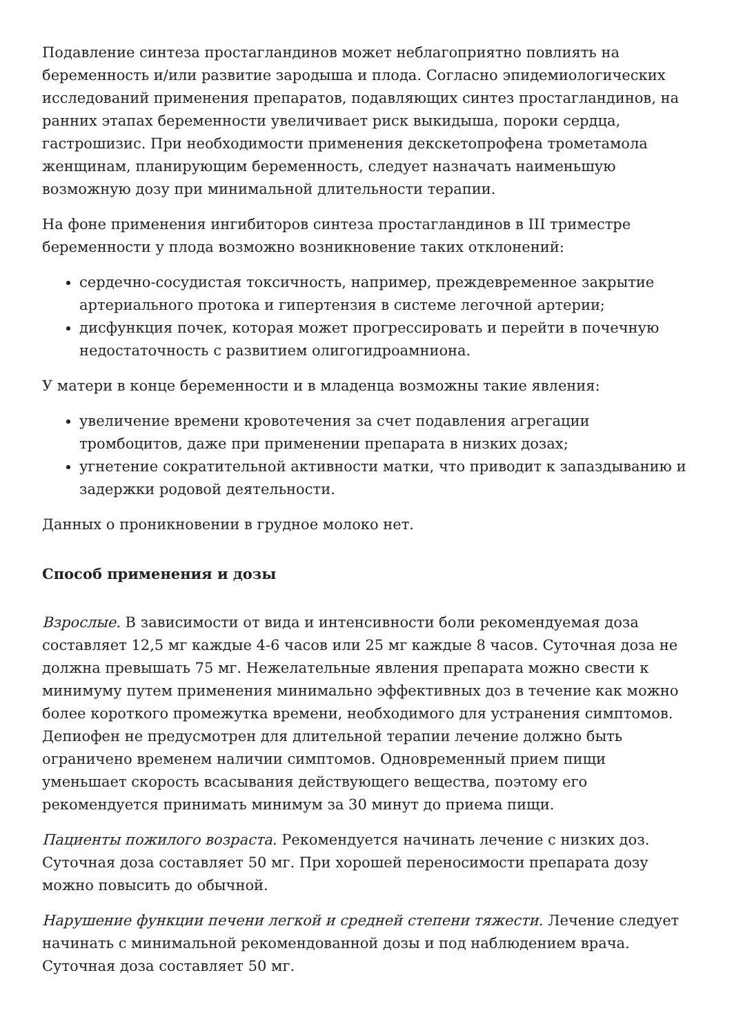Подавление синтеза простагландинов может неблагоприятно повлиять на беременность и/или развитие зародыша и плода. Согласно эпидемиологических исследований применения препаратов, подавляющих синтез простагландинов, на ранних этапах беременности увеличивает риск выкидыша, пороки сердца, гастрошизис. При необходимости применения декскетопрофена трометамола женщинам, планирующим беременность, следует назначать наименьшую возможную дозу при минимальной длительности терапии.
На фоне применения ингибиторов синтеза простагландинов в III триместре беременности у плода возможно возникновение таких отклонений:
сердечно-сосудистая токсичность, например, преждевременное закрытие артериального протока и гипертензия в системе легочной артерии;
дисфункция почек, которая может прогрессировать и перейти в почечную недостаточность с развитием олигогидроамниона.
У матери в конце беременности и в младенца возможны такие явления:
увеличение времени кровотечения за счет подавления агрегации тромбоцитов, даже при применении препарата в низких дозах;
угнетение сократительной активности матки, что приводит к запаздыванию и задержки родовой деятельности.
Данных о проникновении в грудное молоко нет.
Способ применения и дозы
Взрослые. В зависимости от вида и интенсивности боли рекомендуемая доза составляет 12,5 мг каждые 4-6 часов или 25 мг каждые 8 часов. Суточная доза не должна превышать 75 мг. Нежелательные явления препарата можно свести к минимуму путем применения минимально эффективных доз в течение как можно более короткого промежутка времени, необходимого для устранения симптомов. Депиофен не предусмотрен для длительной терапии лечение должно быть ограничено временем наличии симптомов. Одновременный прием пищи уменьшает скорость всасывания действующего вещества, поэтому его рекомендуется принимать минимум за 30 минут до приема пищи.
Пациенты пожилого возраста. Рекомендуется начинать лечение с низких доз. Суточная доза составляет 50 мг. При хорошей переносимости препарата дозу можно повысить до обычной.
Нарушение функции печени легкой и средней степени тяжести. Лечение следует начинать с минимальной рекомендованной дозы и под наблюдением врача. Суточная доза составляет 50 мг.